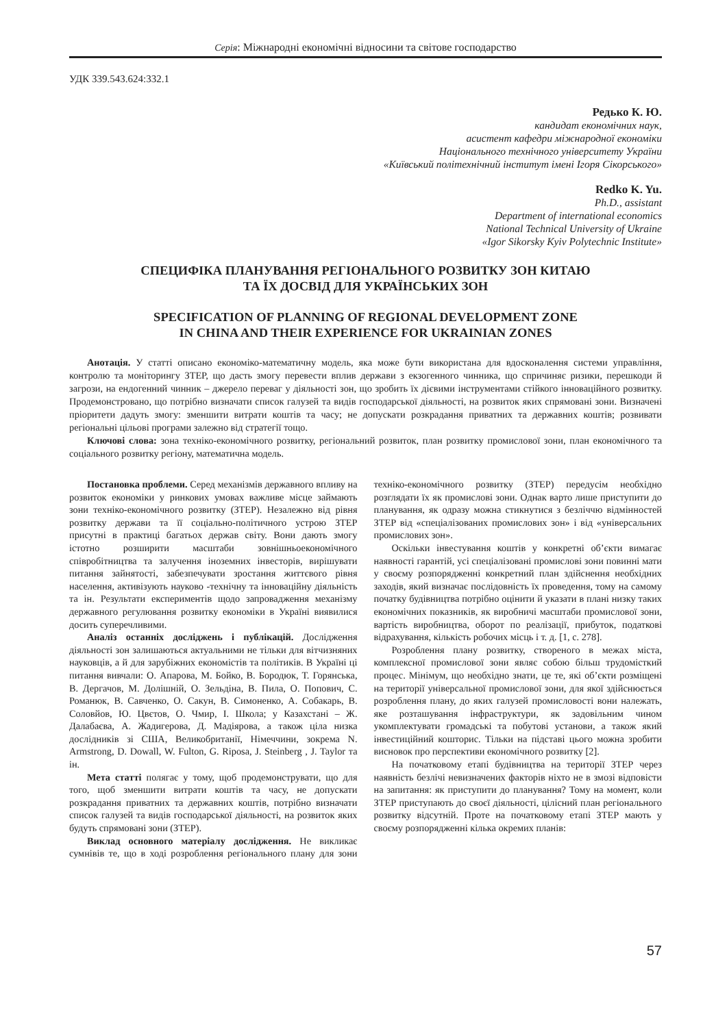Серія: Міжнародні економічні відносини та світове господарство
УДК 339.543.624:332.1
Редько К. Ю.
кандидат економічних наук,
асистент кафедри міжнародної економіки
Національного технічного університету України
«Київський політехнічний інститут імені Ігоря Сікорського»
Redko K. Yu.
Ph.D., assistant
Department of international economics
National Technical University of Ukraine
«Igor Sikorsky Kyiv Polytechnic Institute»
СПЕЦИФІКА ПЛАНУВАННЯ РЕГІОНАЛЬНОГО РОЗВИТКУ ЗОН КИТАЮ
ТА ЇХ ДОСВІД ДЛЯ УКРАЇНСЬКИХ ЗОН
SPECIFICATION OF PLANNING OF REGIONAL DEVELOPMENT ZONE
IN CHINA AND THEIR EXPERIENCE FOR UKRAINIAN ZONES
Анотація. У статті описано економіко-математичну модель, яка може бути використана для вдосконалення системи управління, контролю та моніторингу ЗТЕР, що дасть змогу перевести вплив держави з екзогенного чинника, що спричиняє ризики, перешкоди й загрози, на ендогенний чинник – джерело переваг у діяльності зон, що зробить їх дієвими інструментами стійкого інноваційного розвитку. Продемонстровано, що потрібно визначати список галузей та видів господарської діяльності, на розвиток яких спрямовані зони. Визначені пріоритети дадуть змогу: зменшити витрати коштів та часу; не допускати розкрадання приватних та державних коштів; розвивати регіональні цільові програми залежно від стратегії тощо.
Ключові слова: зона техніко-економічного розвитку, регіональний розвиток, план розвитку промислової зони, план економічного та соціального розвитку регіону, математична модель.
Постановка проблеми. Серед механізмів державного впливу на розвиток економіки у ринкових умовах важливе місце займають зони техніко-економічного розвитку (ЗТЕР). Незалежно від рівня розвитку держави та її соціально-політичного устрою ЗТЕР присутні в практиці багатьох держав світу. Вони дають змогу істотно розширити масштаби зовнішньоекономічного співробітництва та залучення іноземних інвесторів, вирішувати питання зайнятості, забезпечувати зростання життєвого рівня населення, активізують науково -технічну та інноваційну діяльність та ін. Результати експериментів щодо запровадження механізму державного регулювання розвитку економіки в Україні виявилися досить суперечливими.
Аналіз останніх досліджень і публікацій. Дослідження діяльності зон залишаються актуальними не тільки для вітчизняних науковців, а й для зарубіжних економістів та політиків. В Україні ці питання вивчали: О. Апарова, М. Бойко, В. Бородюк, Т. Горянська, В. Дергачов, М. Долішній, О. Зельдіна, В. Пила, О. Попович, С. Романюк, В. Савченко, О. Сакун, В. Симоненко, А. Собакарь, В. Соловйов, Ю. Цвєтов, О. Чмир, І. Школа; у Казахстані – Ж. Далабаєва, А. Жадигерова, Д. Мадіярова, а також ціла низка дослідників зі США, Великобританії, Німеччини, зокрема N. Armstrong, D. Dowall, W. Fulton, G. Riposa, J. Steinberg , J. Taylor та ін.
Мета статті полягає у тому, щоб продемонструвати, що для того, щоб зменшити витрати коштів та часу, не допускати розкрадання приватних та державних коштів, потрібно визначати список галузей та видів господарської діяльності, на розвиток яких будуть спрямовані зони (ЗТЕР).
Виклад основного матеріалу дослідження. Не викликає сумнівів те, що в ході розроблення регіонального плану для зони техніко-економічного розвитку (ЗТЕР) передусім необхідно розглядати їх як промислові зони. Однак варто лише приступити до планування, як одразу можна стикнутися з безліччю відмінностей ЗТЕР від «спеціалізованих промислових зон» і від «універсальних промислових зон».
Оскільки інвестування коштів у конкретні об’єкти вимагає наявності гарантій, усі спеціалізовані промислові зони повинні мати у своєму розпорядженні конкретний план здійснення необхідних заходів, який визначає послідовність їх проведення, тому на самому початку будівництва потрібно оцінити й указати в плані низку таких економічних показників, як виробничі масштаби промислової зони, вартість виробництва, оборот по реалізації, прибуток, податкові відрахування, кількість робочих місць і т. д. [1, с. 278].
Розроблення плану розвитку, створеного в межах міста, комплексної промислової зони являє собою більш трудомісткий процес. Мінімум, що необхідно знати, це те, які об’єкти розміщені на території універсальної промислової зони, для якої здійснюється розроблення плану, до яких галузей промисловості вони належать, яке розташування інфраструктури, як задовільним чином укомплектувати громадські та побутові установи, а також який інвестиційний кошторис. Тільки на підставі цього можна зробити висновок про перспективи економічного розвитку [2].
На початковому етапі будівництва на території ЗТЕР через наявність безлічі невизначених факторів ніхто не в змозі відповісти на запитання: як приступити до планування? Тому на момент, коли ЗТЕР приступають до своєї діяльності, цілісний план регіонального розвитку відсутній. Проте на початковому етапі ЗТЕР мають у своєму розпорядженні кілька окремих планів:
57